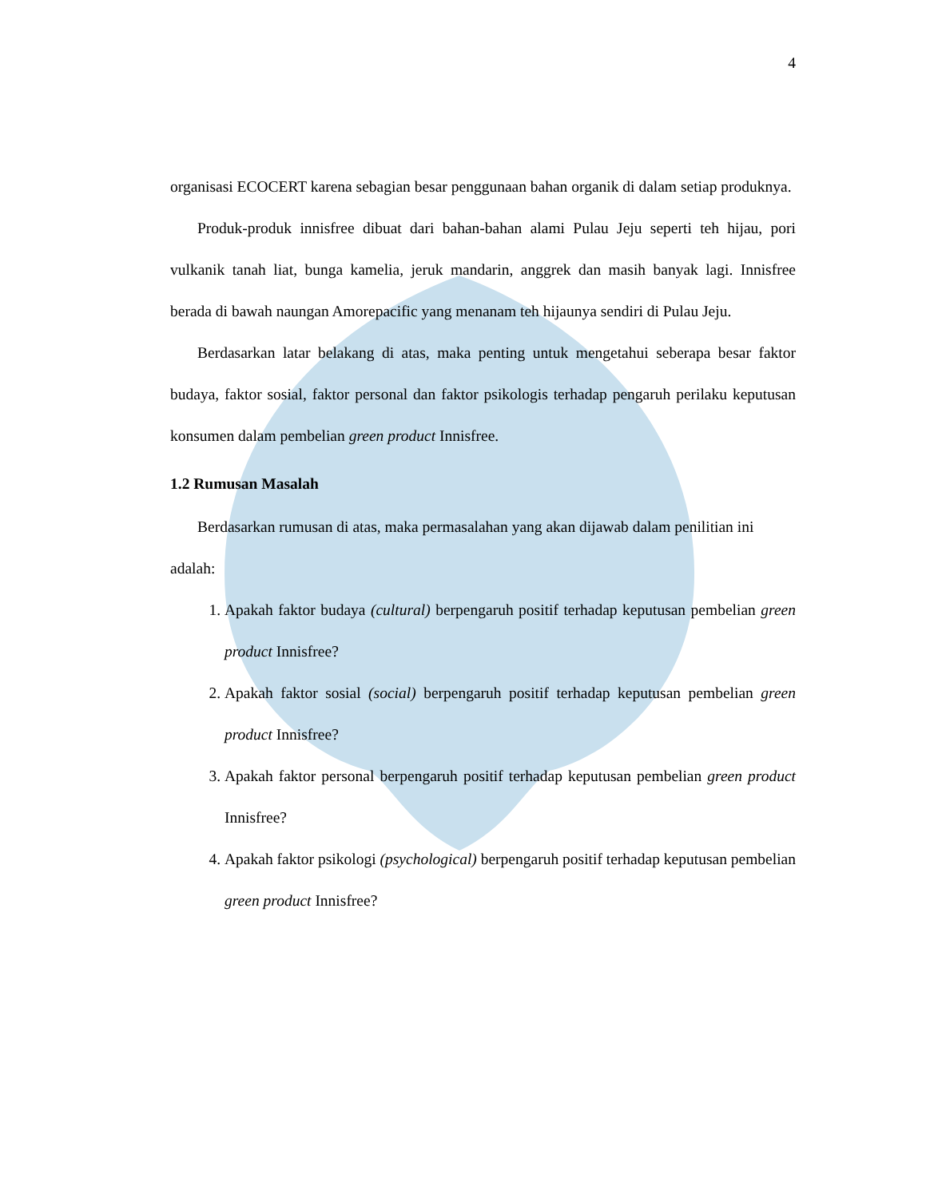4
organisasi ECOCERT karena sebagian besar penggunaan bahan organik di dalam setiap produknya.
Produk-produk innisfree dibuat dari bahan-bahan alami Pulau Jeju seperti teh hijau, pori vulkanik tanah liat, bunga kamelia, jeruk mandarin, anggrek dan masih banyak lagi. Innisfree berada di bawah naungan Amorepacific yang menanam teh hijaunya sendiri di Pulau Jeju.
Berdasarkan latar belakang di atas, maka penting untuk mengetahui seberapa besar faktor budaya, faktor sosial, faktor personal dan faktor psikologis terhadap pengaruh perilaku keputusan konsumen dalam pembelian green product Innisfree.
1.2 Rumusan Masalah
Berdasarkan rumusan di atas, maka permasalahan yang akan dijawab dalam penilitian ini adalah:
1. Apakah faktor budaya (cultural) berpengaruh positif terhadap keputusan pembelian green product Innisfree?
2. Apakah faktor sosial (social) berpengaruh positif terhadap keputusan pembelian green product Innisfree?
3. Apakah faktor personal berpengaruh positif terhadap keputusan pembelian green product Innisfree?
4. Apakah faktor psikologi (psychological) berpengaruh positif terhadap keputusan pembelian green product Innisfree?